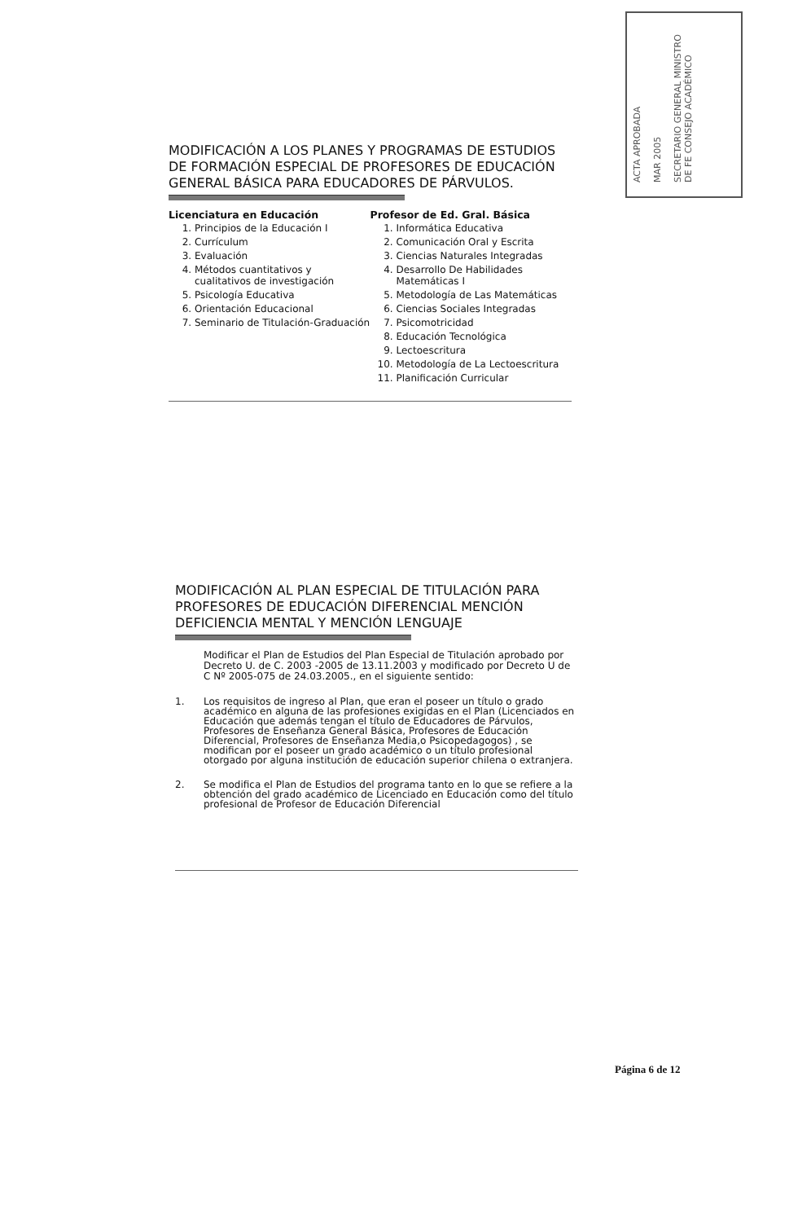ACTA APROBADA
MAR 2005
SECRETARIO GENERAL MINISTRO DE FE CONSEJO ACADÉMICO
MODIFICACIÓN A LOS PLANES Y PROGRAMAS DE ESTUDIOS DE FORMACIÓN ESPECIAL DE PROFESORES DE EDUCACIÓN GENERAL BÁSICA PARA EDUCADORES DE PÁRVULOS.
Licenciatura en Educación
1. Principios de la Educación I
2. Currículum
3. Evaluación
4. Métodos cuantitativos y cualitativos de investigación
5. Psicología Educativa
6. Orientación Educacional
7. Seminario de Titulación-Graduación
Profesor de Ed. Gral. Básica
1. Informática Educativa
2. Comunicación Oral y Escrita
3. Ciencias Naturales Integradas
4. Desarrollo De Habilidades Matemáticas I
5. Metodología de Las Matemáticas
6. Ciencias Sociales Integradas
7. Psicomotricidad
8. Educación Tecnológica
9. Lectoescritura
10. Metodología de La Lectoescritura
11. Planificación Curricular
MODIFICACIÓN AL PLAN ESPECIAL DE TITULACIÓN PARA PROFESORES DE EDUCACIÓN DIFERENCIAL MENCIÓN DEFICIENCIA MENTAL Y MENCIÓN LENGUAJE
Modificar el Plan de Estudios del Plan Especial de Titulación aprobado por Decreto U. de C. 2003 -2005 de 13.11.2003 y modificado por Decreto U de C Nº 2005-075 de 24.03.2005., en el siguiente sentido:
1. Los requisitos de ingreso al Plan, que eran el poseer un título o grado académico en alguna de las profesiones exigidas en el Plan (Licenciados en Educación que además tengan el título de Educadores de Párvulos, Profesores de Enseñanza General Básica, Profesores de Educación Diferencial, Profesores de Enseñanza Media,o Psicopedagogos) , se modifican por el poseer un grado académico o un título profesional otorgado por alguna institución de educación superior chilena o extranjera.
2. Se modifica el Plan de Estudios del programa tanto en lo que se refiere a la obtención del grado académico de Licenciado en Educación como del título profesional de Profesor de Educación Diferencial
Página 6 de 12